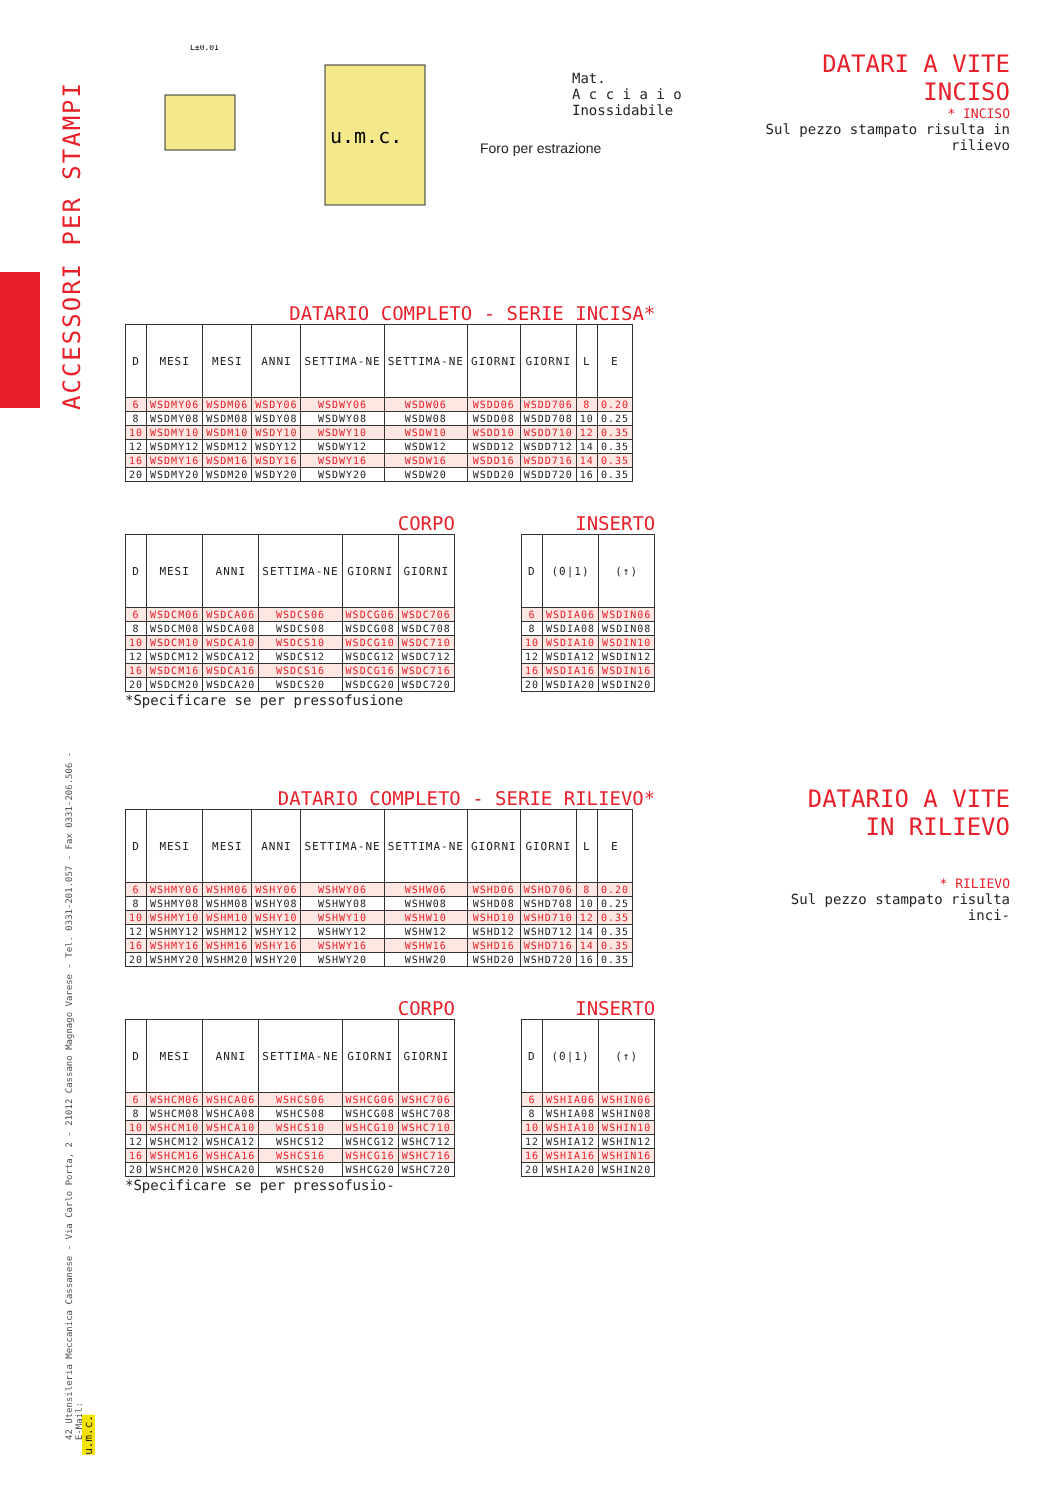ACCESSORI PER STAMPI
42 Utensileria Meccanica Cassanese - Via Carlo Porta, 2 - 21012 Cassano Magnago Varese - Tel. 0331-201.057 - Fax 0331-206.506 - E-Mail:
u.m.c.
L±0.01
Mat.
A c c i a i o
Inossidabile
Foro per estrazione
DATARI A VITE
INCISO
* INCISO
Sul pezzo stampato risulta in rilievo
DATARIO COMPLETO - SERIE INCISA*
| D | MESI | MESI | ANNI | SETTIMA-NE | SETTIMA-NE | GIORNI | GIORNI | L | E |
| --- | --- | --- | --- | --- | --- | --- | --- | --- | --- |
| 6 | WSDMY06 | WSDM06 | WSDY06 | WSDWY06 | WSDW06 | WSDD06 | WSDD706 | 8 | 0.20 |
| 8 | WSDMY08 | WSDM08 | WSDY08 | WSDWY08 | WSDW08 | WSDD08 | WSDD708 | 10 | 0.25 |
| 10 | WSDMY10 | WSDM10 | WSDY10 | WSDWY10 | WSDW10 | WSDD10 | WSDD710 | 12 | 0.35 |
| 12 | WSDMY12 | WSDM12 | WSDY12 | WSDWY12 | WSDW12 | WSDD12 | WSDD712 | 14 | 0.35 |
| 16 | WSDMY16 | WSDM16 | WSDY16 | WSDWY16 | WSDW16 | WSDD16 | WSDD716 | 14 | 0.35 |
| 20 | WSDMY20 | WSDM20 | WSDY20 | WSDWY20 | WSDW20 | WSDD20 | WSDD720 | 16 | 0.35 |
CORPO
| D | MESI | ANNI | SETTIMA-NE | GIORNI | GIORNI |
| --- | --- | --- | --- | --- | --- |
| 6 | WSDCM06 | WSDCA06 | WSDCS06 | WSDCG06 | WSDC706 |
| 8 | WSDCM08 | WSDCA08 | WSDCS08 | WSDCG08 | WSDC708 |
| 10 | WSDCM10 | WSDCA10 | WSDCS10 | WSDCG10 | WSDC710 |
| 12 | WSDCM12 | WSDCA12 | WSDCS12 | WSDCG12 | WSDC712 |
| 16 | WSDCM16 | WSDCA16 | WSDCS16 | WSDCG16 | WSDC716 |
| 20 | WSDCM20 | WSDCA20 | WSDCS20 | WSDCG20 | WSDC720 |
*Specificare se per pressofusione
INSERTO
| D | (0/1) | (↑) |
| --- | --- | --- |
| 6 | WSDIA06 | WSDIN06 |
| 8 | WSDIA08 | WSDIN08 |
| 10 | WSDIA10 | WSDIN10 |
| 12 | WSDIA12 | WSDIN12 |
| 16 | WSDIA16 | WSDIN16 |
| 20 | WSDIA20 | WSDIN20 |
DATARIO A VITE
IN RILIEVO
* RILIEVO
Sul pezzo stampato risulta inci-
DATARIO COMPLETO - SERIE RILIEVO*
| D | MESI | MESI | ANNI | SETTIMA-NE | SETTIMA-NE | GIORNI | GIORNI | L | E |
| --- | --- | --- | --- | --- | --- | --- | --- | --- | --- |
| 6 | WSHMY06 | WSHM06 | WSHY06 | WSHWY06 | WSHW06 | WSHD06 | WSHD706 | 8 | 0.20 |
| 8 | WSHMY08 | WSHM08 | WSHY08 | WSHWY08 | WSHW08 | WSHD08 | WSHD708 | 10 | 0.25 |
| 10 | WSHMY10 | WSHM10 | WSHY10 | WSHWY10 | WSHW10 | WSHD10 | WSHD710 | 12 | 0.35 |
| 12 | WSHMY12 | WSHM12 | WSHY12 | WSHWY12 | WSHW12 | WSHD12 | WSHD712 | 14 | 0.35 |
| 16 | WSHMY16 | WSHM16 | WSHY16 | WSHWY16 | WSHW16 | WSHD16 | WSHD716 | 14 | 0.35 |
| 20 | WSHMY20 | WSHM20 | WSHY20 | WSHWY20 | WSHW20 | WSHD20 | WSHD720 | 16 | 0.35 |
CORPO
| D | MESI | ANNI | SETTIMA-NE | GIORNI | GIORNI |
| --- | --- | --- | --- | --- | --- |
| 6 | WSHCM06 | WSHCA06 | WSHCS06 | WSHCG06 | WSHC706 |
| 8 | WSHCM08 | WSHCA08 | WSHCS08 | WSHCG08 | WSHC708 |
| 10 | WSHCM10 | WSHCA10 | WSHCS10 | WSHCG10 | WSHC710 |
| 12 | WSHCM12 | WSHCA12 | WSHCS12 | WSHCG12 | WSHC712 |
| 16 | WSHCM16 | WSHCA16 | WSHCS16 | WSHCG16 | WSHC716 |
| 20 | WSHCM20 | WSHCA20 | WSHCS20 | WSHCG20 | WSHC720 |
*Specificare se per pressofusio-
INSERTO
| D | (0/1) | (↑) |
| --- | --- | --- |
| 6 | WSHIA06 | WSHIN06 |
| 8 | WSHIA08 | WSHIN08 |
| 10 | WSHIA10 | WSHIN10 |
| 12 | WSHIA12 | WSHIN12 |
| 16 | WSHIA16 | WSHIN16 |
| 20 | WSHIA20 | WSHIN20 |
u.m.c.